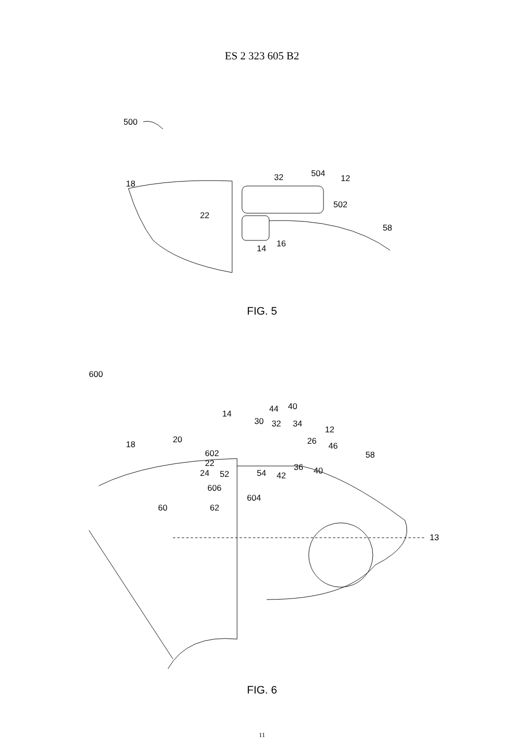ES 2 323 605 B2
500
18
22
32
504
12
502
58
14
16
FIG. 5
600
14
44
40
30
32
34
12
26
46
18
20
58
602
22
24
52
54
42
36
40
606
604
60
62
13
FIG. 6
11